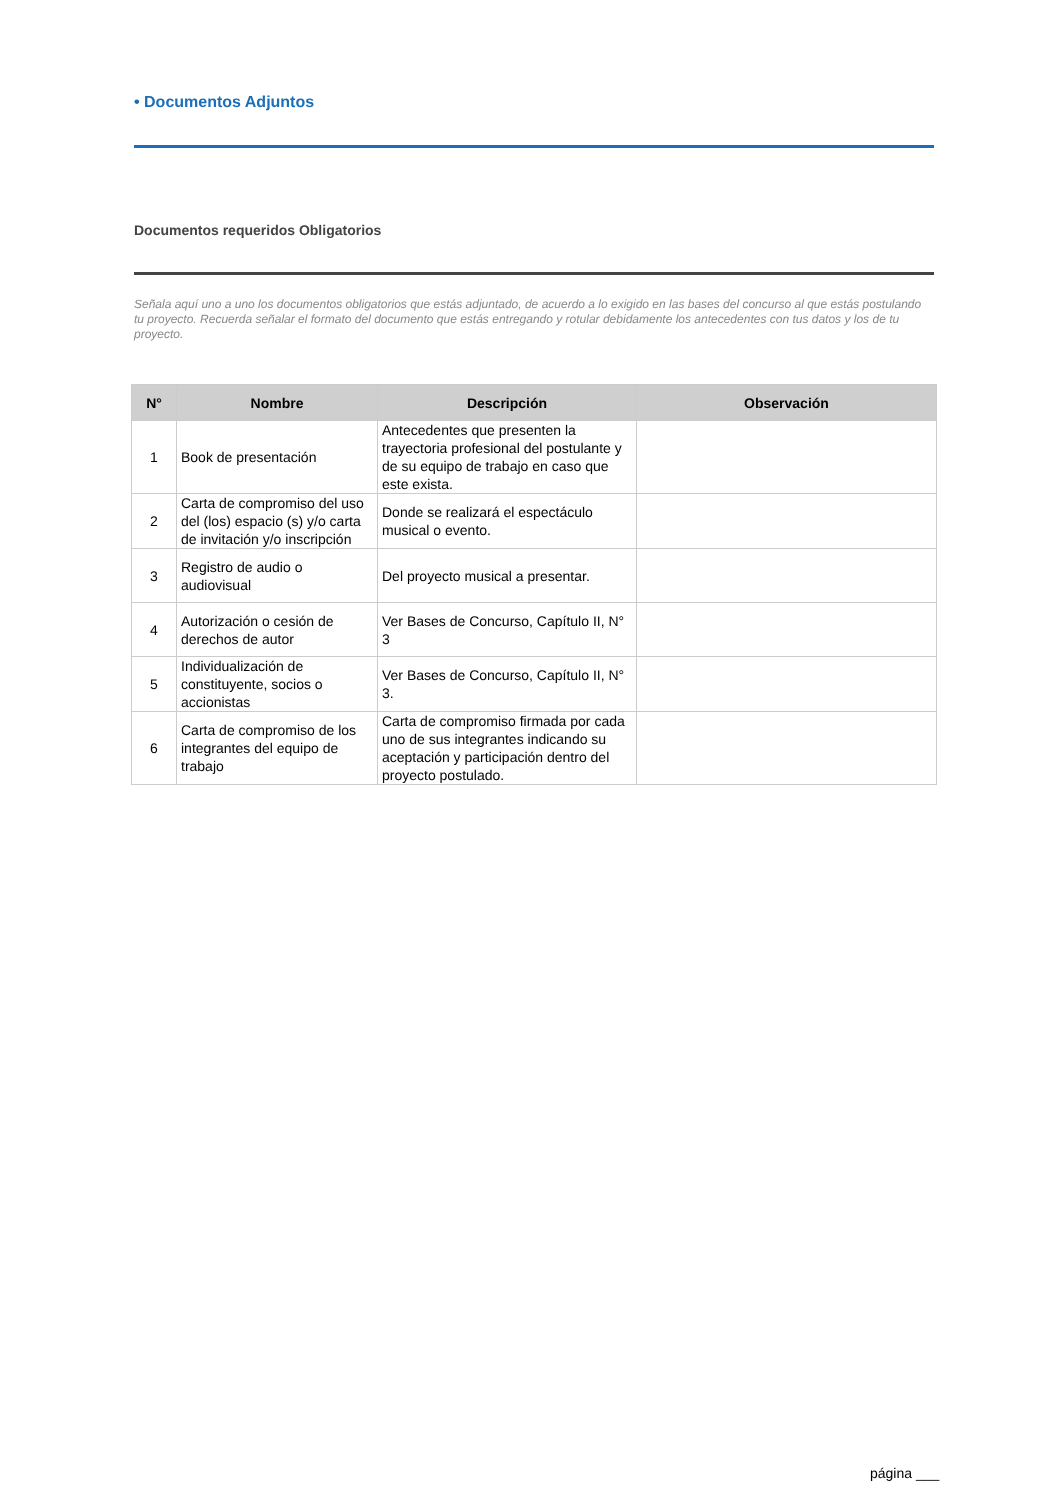• Documentos Adjuntos
Documentos requeridos Obligatorios
Señala aquí uno a uno los documentos obligatorios que estás adjuntado, de acuerdo a lo exigido en las bases del concurso al que estás postulando tu proyecto. Recuerda señalar el formato del documento que estás entregando y rotular debidamente los antecedentes con tus datos y los de tu proyecto.
| N° | Nombre | Descripción | Observación |
| --- | --- | --- | --- |
| 1 | Book de presentación | Antecedentes que presenten la trayectoria profesional del postulante y de su equipo de trabajo en caso que este exista. | |
| 2 | Carta de compromiso del uso del (los) espacio (s) y/o carta de invitación y/o inscripción | Donde se realizará el espectáculo musical o evento. | |
| 3 | Registro de audio o audiovisual | Del proyecto musical a presentar. | |
| 4 | Autorización o cesión de derechos de autor | Ver Bases de Concurso, Capítulo II, N° 3 | |
| 5 | Individualización de constituyente, socios o accionistas | Ver Bases de Concurso, Capítulo II, N° 3. | |
| 6 | Carta de compromiso de los integrantes del equipo de trabajo | Carta de compromiso firmada por cada uno de sus integrantes indicando su aceptación y participación dentro del proyecto postulado. | |
página ___